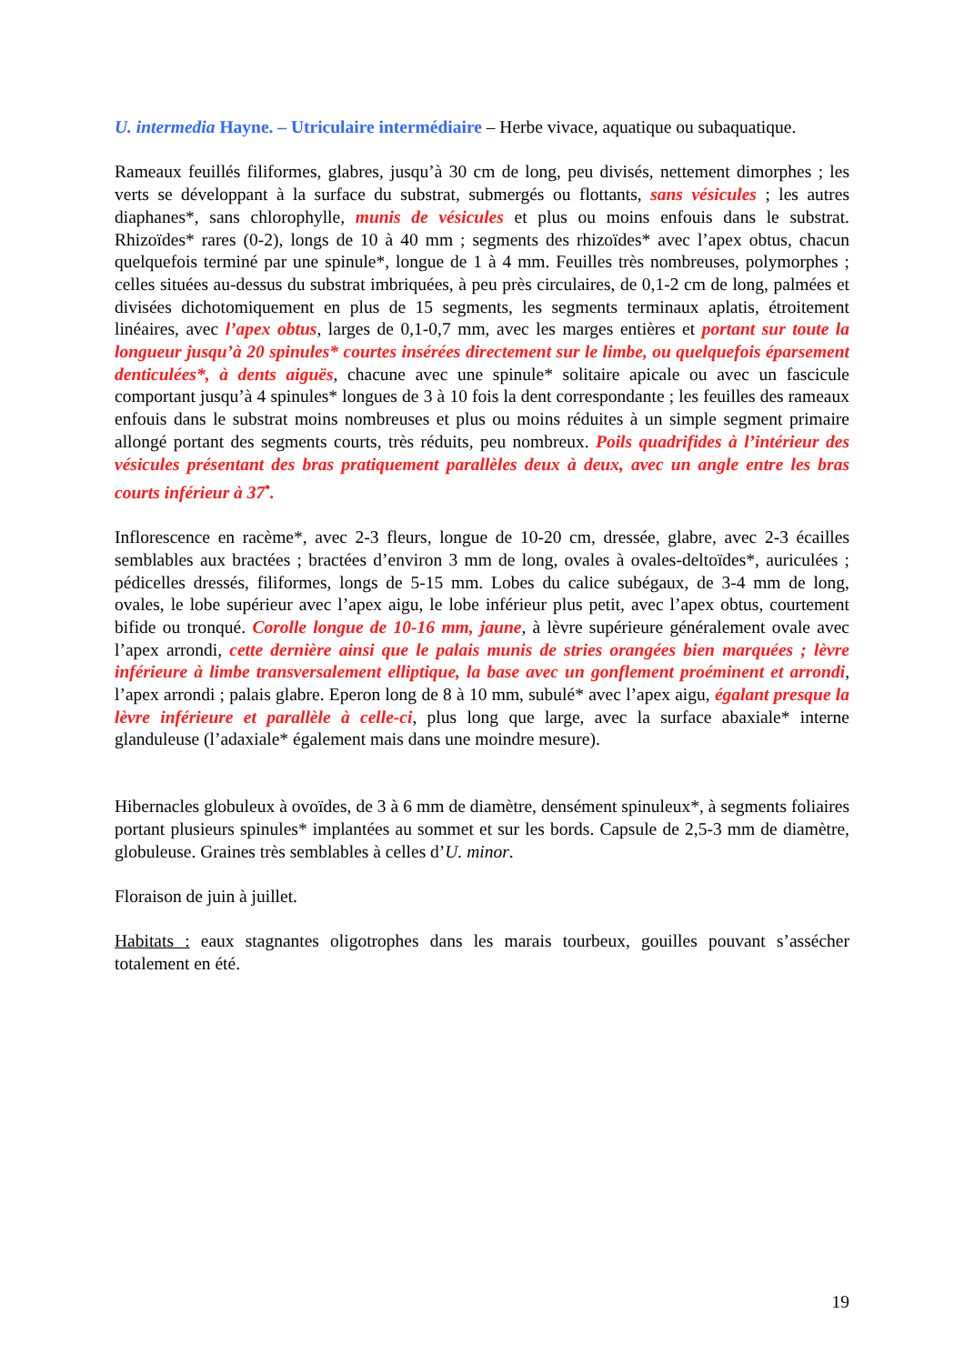U. intermedia Hayne. – Utriculaire intermédiaire – Herbe vivace, aquatique ou subaquatique.
Rameaux feuillés filiformes, glabres, jusqu’à 30 cm de long, peu divisés, nettement dimorphes ; les verts se développant à la surface du substrat, submergés ou flottants, sans vésicules ; les autres diaphanes*, sans chlorophylle, munis de vésicules et plus ou moins enfouis dans le substrat. Rhizoïdes* rares (0-2), longs de 10 à 40 mm ; segments des rhizoïdes* avec l’apex obtus, chacun quelquefois terminé par une spinule*, longue de 1 à 4 mm. Feuilles très nombreuses, polymorphes ; celles situées au-dessus du substrat imbriquées, à peu près circulaires, de 0,1-2 cm de long, palmées et divisées dichotomiquement en plus de 15 segments, les segments terminaux aplatis, étroitement linéaires, avec l’apex obtus, larges de 0,1-0,7 mm, avec les marges entières et portant sur toute la longueur jusqu’à 20 spinules* courtes insérées directement sur le limbe, ou quelquefois éparsement denticulées*, à dents aiguës, chacune avec une spinule* solitaire apicale ou avec un fascicule comportant jusqu’à 4 spinules* longues de 3 à 10 fois la dent correspondante ; les feuilles des rameaux enfouis dans le substrat moins nombreuses et plus ou moins réduites à un simple segment primaire allongé portant des segments courts, très réduits, peu nombreux. Poils quadrifides à l’intérieur des vésicules présentant des bras pratiquement parallèles deux à deux, avec un angle entre les bras courts inférieur à 37<sup>•</sup>.
Inflorescence en racème*, avec 2-3 fleurs, longue de 10-20 cm, dressée, glabre, avec 2-3 écailles semblables aux bractées ; bractées d’environ 3 mm de long, ovales à ovales-deltoïdes*, auriculées ; pédicelles dressés, filiformes, longs de 5-15 mm. Lobes du calice subégaux, de 3-4 mm de long, ovales, le lobe supérieur avec l’apex aigu, le lobe inférieur plus petit, avec l’apex obtus, courtement bifide ou tronqué. Corolle longue de 10-16 mm, jaune, à lèvre supérieure généralement ovale avec l’apex arrondi, cette dernière ainsi que le palais munis de stries orangées bien marquées ; lèvre inférieure à limbe transversalement elliptique, la base avec un gonflement proéminent et arrondi, l’apex arrondi ; palais glabre. Eperon long de 8 à 10 mm, subulé* avec l’apex aigu, égalant presque la lèvre inférieure et parallèle à celle-ci, plus long que large, avec la surface abaxiale* interne glanduleuse (l’adaxiale* également mais dans une moindre mesure).
Hibernacles globuleux à ovoïdes, de 3 à 6 mm de diamètre, densément spinuleux*, à segments foliaires portant plusieurs spinules* implantées au sommet et sur les bords. Capsule de 2,5-3 mm de diamètre, globuleuse. Graines très semblables à celles d’U. minor.
Floraison de juin à juillet.
Habitats : eaux stagnantes oligotrophes dans les marais tourbeux, gouilles pouvant s’assécher totalement en été.
19